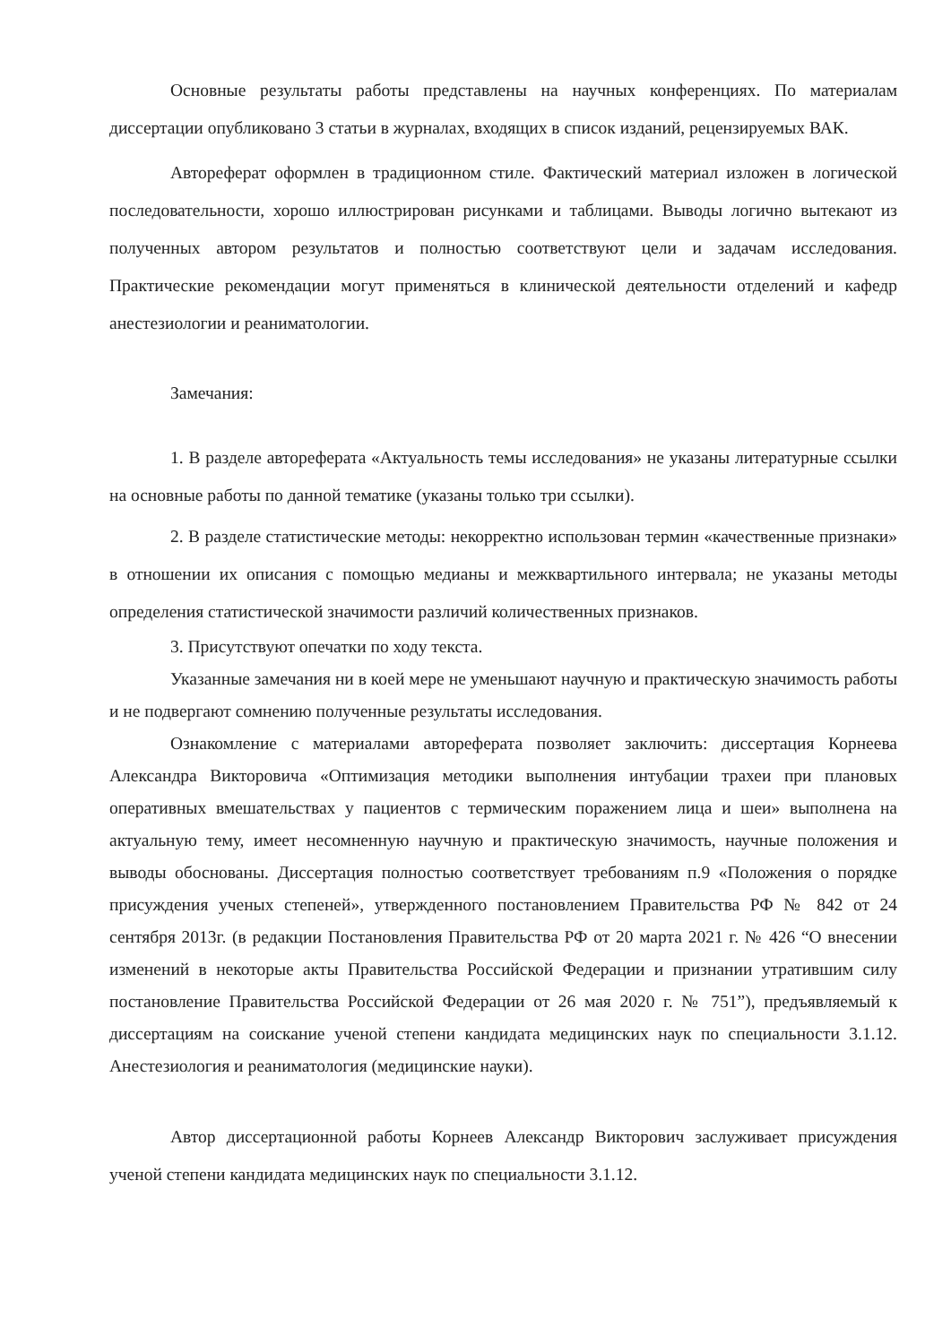Основные результаты работы представлены на научных конференциях. По материалам диссертации опубликовано 3 статьи в журналах, входящих в список изданий, рецензируемых ВАК.
Автореферат оформлен в традиционном стиле. Фактический материал изложен в логической последовательности, хорошо иллюстрирован рисунками и таблицами. Выводы логично вытекают из полученных автором результатов и полностью соответствуют цели и задачам исследования. Практические рекомендации могут применяться в клинической деятельности отделений и кафедр анестезиологии и реаниматологии.
Замечания:
1. В разделе автореферата «Актуальность темы исследования» не указаны литературные ссылки на основные работы по данной тематике (указаны только три ссылки).
2. В разделе статистические методы: некорректно использован термин «качественные признаки» в отношении их описания с помощью медианы и межквартильного интервала; не указаны методы определения статистической значимости различий количественных признаков.
3. Присутствуют опечатки по ходу текста.
Указанные замечания ни в коей мере не уменьшают научную и практическую значимость работы и не подвергают сомнению полученные результаты исследования.
Ознакомление с материалами автореферата позволяет заключить: диссертация Корнеева Александра Викторовича «Оптимизация методики выполнения интубации трахеи при плановых оперативных вмешательствах у пациентов с термическим поражением лица и шеи» выполнена на актуальную тему, имеет несомненную научную и практическую значимость, научные положения и выводы обоснованы. Диссертация полностью соответствует требованиям п.9 «Положения о порядке присуждения ученых степеней», утвержденного постановлением Правительства РФ № 842 от 24 сентября 2013г. (в редакции Постановления Правительства РФ от 20 марта 2021 г. № 426 “О внесении изменений в некоторые акты Правительства Российской Федерации и признании утратившим силу постановление Правительства Российской Федерации от 26 мая 2020 г. № 751”), предъявляемый к диссертациям на соискание ученой степени кандидата медицинских наук по специальности 3.1.12. Анестезиология и реаниматология (медицинские науки).
Автор диссертационной работы Корнеев Александр Викторович заслуживает присуждения ученой степени кандидата медицинских наук по специальности 3.1.12.